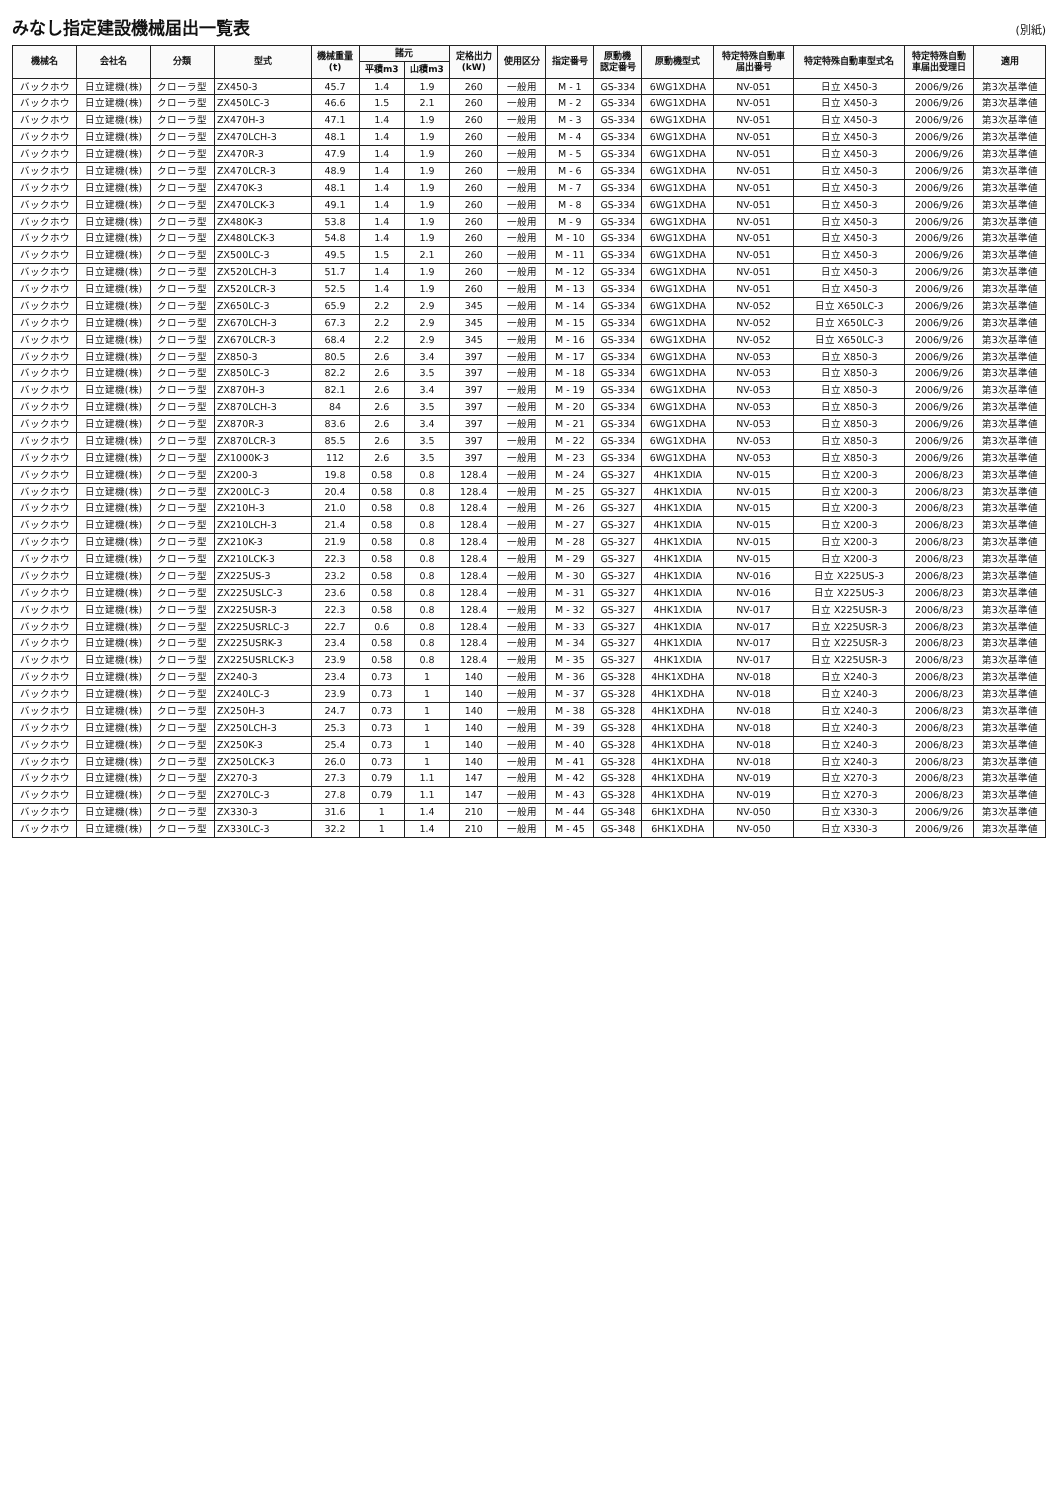みなし指定建設機械届出一覧表
(別紙)
| 機械名 | 会社名 | 分類 | 型式 | 機械重量 (t) | 諸元 | | 定格出力 (kW) | 使用区分 | 指定番号 | 原動機 認定番号 | 原動機型式 | 特定特殊自動車 届出番号 | 特定特殊自動車型式名 | 特定特殊自動 車届出受理日 | 適用 |
| --- | --- | --- | --- | --- | --- | --- | --- | --- | --- | --- | --- | --- | --- | --- | --- |
| | | | | | 平積m3 | 山積m3 | | | | | | | | | |
| バックホウ | 日立建機(株) | クローラ型 | ZX450-3 | 45.7 | 1.4 | 1.9 | 260 | 一般用 | M - 1 | GS-334 | 6WG1XDHA | NV-051 | 日立 X450-3 | 2006/9/26 | 第3次基準値 |
| バックホウ | 日立建機(株) | クローラ型 | ZX450LC-3 | 46.6 | 1.5 | 2.1 | 260 | 一般用 | M - 2 | GS-334 | 6WG1XDHA | NV-051 | 日立 X450-3 | 2006/9/26 | 第3次基準値 |
| バックホウ | 日立建機(株) | クローラ型 | ZX470H-3 | 47.1 | 1.4 | 1.9 | 260 | 一般用 | M - 3 | GS-334 | 6WG1XDHA | NV-051 | 日立 X450-3 | 2006/9/26 | 第3次基準値 |
| バックホウ | 日立建機(株) | クローラ型 | ZX470LCH-3 | 48.1 | 1.4 | 1.9 | 260 | 一般用 | M - 4 | GS-334 | 6WG1XDHA | NV-051 | 日立 X450-3 | 2006/9/26 | 第3次基準値 |
| バックホウ | 日立建機(株) | クローラ型 | ZX470R-3 | 47.9 | 1.4 | 1.9 | 260 | 一般用 | M - 5 | GS-334 | 6WG1XDHA | NV-051 | 日立 X450-3 | 2006/9/26 | 第3次基準値 |
| バックホウ | 日立建機(株) | クローラ型 | ZX470LCR-3 | 48.9 | 1.4 | 1.9 | 260 | 一般用 | M - 6 | GS-334 | 6WG1XDHA | NV-051 | 日立 X450-3 | 2006/9/26 | 第3次基準値 |
| バックホウ | 日立建機(株) | クローラ型 | ZX470K-3 | 48.1 | 1.4 | 1.9 | 260 | 一般用 | M - 7 | GS-334 | 6WG1XDHA | NV-051 | 日立 X450-3 | 2006/9/26 | 第3次基準値 |
| バックホウ | 日立建機(株) | クローラ型 | ZX470LCK-3 | 49.1 | 1.4 | 1.9 | 260 | 一般用 | M - 8 | GS-334 | 6WG1XDHA | NV-051 | 日立 X450-3 | 2006/9/26 | 第3次基準値 |
| バックホウ | 日立建機(株) | クローラ型 | ZX480K-3 | 53.8 | 1.4 | 1.9 | 260 | 一般用 | M - 9 | GS-334 | 6WG1XDHA | NV-051 | 日立 X450-3 | 2006/9/26 | 第3次基準値 |
| バックホウ | 日立建機(株) | クローラ型 | ZX480LCK-3 | 54.8 | 1.4 | 1.9 | 260 | 一般用 | M - 10 | GS-334 | 6WG1XDHA | NV-051 | 日立 X450-3 | 2006/9/26 | 第3次基準値 |
| バックホウ | 日立建機(株) | クローラ型 | ZX500LC-3 | 49.5 | 1.5 | 2.1 | 260 | 一般用 | M - 11 | GS-334 | 6WG1XDHA | NV-051 | 日立 X450-3 | 2006/9/26 | 第3次基準値 |
| バックホウ | 日立建機(株) | クローラ型 | ZX520LCH-3 | 51.7 | 1.4 | 1.9 | 260 | 一般用 | M - 12 | GS-334 | 6WG1XDHA | NV-051 | 日立 X450-3 | 2006/9/26 | 第3次基準値 |
| バックホウ | 日立建機(株) | クローラ型 | ZX520LCR-3 | 52.5 | 1.4 | 1.9 | 260 | 一般用 | M - 13 | GS-334 | 6WG1XDHA | NV-051 | 日立 X450-3 | 2006/9/26 | 第3次基準値 |
| バックホウ | 日立建機(株) | クローラ型 | ZX650LC-3 | 65.9 | 2.2 | 2.9 | 345 | 一般用 | M - 14 | GS-334 | 6WG1XDHA | NV-052 | 日立 X650LC-3 | 2006/9/26 | 第3次基準値 |
| バックホウ | 日立建機(株) | クローラ型 | ZX670LCH-3 | 67.3 | 2.2 | 2.9 | 345 | 一般用 | M - 15 | GS-334 | 6WG1XDHA | NV-052 | 日立 X650LC-3 | 2006/9/26 | 第3次基準値 |
| バックホウ | 日立建機(株) | クローラ型 | ZX670LCR-3 | 68.4 | 2.2 | 2.9 | 345 | 一般用 | M - 16 | GS-334 | 6WG1XDHA | NV-052 | 日立 X650LC-3 | 2006/9/26 | 第3次基準値 |
| バックホウ | 日立建機(株) | クローラ型 | ZX850-3 | 80.5 | 2.6 | 3.4 | 397 | 一般用 | M - 17 | GS-334 | 6WG1XDHA | NV-053 | 日立 X850-3 | 2006/9/26 | 第3次基準値 |
| バックホウ | 日立建機(株) | クローラ型 | ZX850LC-3 | 82.2 | 2.6 | 3.5 | 397 | 一般用 | M - 18 | GS-334 | 6WG1XDHA | NV-053 | 日立 X850-3 | 2006/9/26 | 第3次基準値 |
| バックホウ | 日立建機(株) | クローラ型 | ZX870H-3 | 82.1 | 2.6 | 3.4 | 397 | 一般用 | M - 19 | GS-334 | 6WG1XDHA | NV-053 | 日立 X850-3 | 2006/9/26 | 第3次基準値 |
| バックホウ | 日立建機(株) | クローラ型 | ZX870LCH-3 | 84 | 2.6 | 3.5 | 397 | 一般用 | M - 20 | GS-334 | 6WG1XDHA | NV-053 | 日立 X850-3 | 2006/9/26 | 第3次基準値 |
| バックホウ | 日立建機(株) | クローラ型 | ZX870R-3 | 83.6 | 2.6 | 3.4 | 397 | 一般用 | M - 21 | GS-334 | 6WG1XDHA | NV-053 | 日立 X850-3 | 2006/9/26 | 第3次基準値 |
| バックホウ | 日立建機(株) | クローラ型 | ZX870LCR-3 | 85.5 | 2.6 | 3.5 | 397 | 一般用 | M - 22 | GS-334 | 6WG1XDHA | NV-053 | 日立 X850-3 | 2006/9/26 | 第3次基準値 |
| バックホウ | 日立建機(株) | クローラ型 | ZX1000K-3 | 112 | 2.6 | 3.5 | 397 | 一般用 | M - 23 | GS-334 | 6WG1XDHA | NV-053 | 日立 X850-3 | 2006/9/26 | 第3次基準値 |
| バックホウ | 日立建機(株) | クローラ型 | ZX200-3 | 19.8 | 0.58 | 0.8 | 128.4 | 一般用 | M - 24 | GS-327 | 4HK1XDIA | NV-015 | 日立 X200-3 | 2006/8/23 | 第3次基準値 |
| バックホウ | 日立建機(株) | クローラ型 | ZX200LC-3 | 20.4 | 0.58 | 0.8 | 128.4 | 一般用 | M - 25 | GS-327 | 4HK1XDIA | NV-015 | 日立 X200-3 | 2006/8/23 | 第3次基準値 |
| バックホウ | 日立建機(株) | クローラ型 | ZX210H-3 | 21.0 | 0.58 | 0.8 | 128.4 | 一般用 | M - 26 | GS-327 | 4HK1XDIA | NV-015 | 日立 X200-3 | 2006/8/23 | 第3次基準値 |
| バックホウ | 日立建機(株) | クローラ型 | ZX210LCH-3 | 21.4 | 0.58 | 0.8 | 128.4 | 一般用 | M - 27 | GS-327 | 4HK1XDIA | NV-015 | 日立 X200-3 | 2006/8/23 | 第3次基準値 |
| バックホウ | 日立建機(株) | クローラ型 | ZX210K-3 | 21.9 | 0.58 | 0.8 | 128.4 | 一般用 | M - 28 | GS-327 | 4HK1XDIA | NV-015 | 日立 X200-3 | 2006/8/23 | 第3次基準値 |
| バックホウ | 日立建機(株) | クローラ型 | ZX210LCK-3 | 22.3 | 0.58 | 0.8 | 128.4 | 一般用 | M - 29 | GS-327 | 4HK1XDIA | NV-015 | 日立 X200-3 | 2006/8/23 | 第3次基準値 |
| バックホウ | 日立建機(株) | クローラ型 | ZX225US-3 | 23.2 | 0.58 | 0.8 | 128.4 | 一般用 | M - 30 | GS-327 | 4HK1XDIA | NV-016 | 日立 X225US-3 | 2006/8/23 | 第3次基準値 |
| バックホウ | 日立建機(株) | クローラ型 | ZX225USLC-3 | 23.6 | 0.58 | 0.8 | 128.4 | 一般用 | M - 31 | GS-327 | 4HK1XDIA | NV-016 | 日立 X225US-3 | 2006/8/23 | 第3次基準値 |
| バックホウ | 日立建機(株) | クローラ型 | ZX225USR-3 | 22.3 | 0.58 | 0.8 | 128.4 | 一般用 | M - 32 | GS-327 | 4HK1XDIA | NV-017 | 日立 X225USR-3 | 2006/8/23 | 第3次基準値 |
| バックホウ | 日立建機(株) | クローラ型 | ZX225USRLC-3 | 22.7 | 0.6 | 0.8 | 128.4 | 一般用 | M - 33 | GS-327 | 4HK1XDIA | NV-017 | 日立 X225USR-3 | 2006/8/23 | 第3次基準値 |
| バックホウ | 日立建機(株) | クローラ型 | ZX225USRK-3 | 23.4 | 0.58 | 0.8 | 128.4 | 一般用 | M - 34 | GS-327 | 4HK1XDIA | NV-017 | 日立 X225USR-3 | 2006/8/23 | 第3次基準値 |
| バックホウ | 日立建機(株) | クローラ型 | ZX225USRLCK-3 | 23.9 | 0.58 | 0.8 | 128.4 | 一般用 | M - 35 | GS-327 | 4HK1XDIA | NV-017 | 日立 X225USR-3 | 2006/8/23 | 第3次基準値 |
| バックホウ | 日立建機(株) | クローラ型 | ZX240-3 | 23.4 | 0.73 | 1 | 140 | 一般用 | M - 36 | GS-328 | 4HK1XDHA | NV-018 | 日立 X240-3 | 2006/8/23 | 第3次基準値 |
| バックホウ | 日立建機(株) | クローラ型 | ZX240LC-3 | 23.9 | 0.73 | 1 | 140 | 一般用 | M - 37 | GS-328 | 4HK1XDHA | NV-018 | 日立 X240-3 | 2006/8/23 | 第3次基準値 |
| バックホウ | 日立建機(株) | クローラ型 | ZX250H-3 | 24.7 | 0.73 | 1 | 140 | 一般用 | M - 38 | GS-328 | 4HK1XDHA | NV-018 | 日立 X240-3 | 2006/8/23 | 第3次基準値 |
| バックホウ | 日立建機(株) | クローラ型 | ZX250LCH-3 | 25.3 | 0.73 | 1 | 140 | 一般用 | M - 39 | GS-328 | 4HK1XDHA | NV-018 | 日立 X240-3 | 2006/8/23 | 第3次基準値 |
| バックホウ | 日立建機(株) | クローラ型 | ZX250K-3 | 25.4 | 0.73 | 1 | 140 | 一般用 | M - 40 | GS-328 | 4HK1XDHA | NV-018 | 日立 X240-3 | 2006/8/23 | 第3次基準値 |
| バックホウ | 日立建機(株) | クローラ型 | ZX250LCK-3 | 26.0 | 0.73 | 1 | 140 | 一般用 | M - 41 | GS-328 | 4HK1XDHA | NV-018 | 日立 X240-3 | 2006/8/23 | 第3次基準値 |
| バックホウ | 日立建機(株) | クローラ型 | ZX270-3 | 27.3 | 0.79 | 1.1 | 147 | 一般用 | M - 42 | GS-328 | 4HK1XDHA | NV-019 | 日立 X270-3 | 2006/8/23 | 第3次基準値 |
| バックホウ | 日立建機(株) | クローラ型 | ZX270LC-3 | 27.8 | 0.79 | 1.1 | 147 | 一般用 | M - 43 | GS-328 | 4HK1XDHA | NV-019 | 日立 X270-3 | 2006/8/23 | 第3次基準値 |
| バックホウ | 日立建機(株) | クローラ型 | ZX330-3 | 31.6 | 1 | 1.4 | 210 | 一般用 | M - 44 | GS-348 | 6HK1XDHA | NV-050 | 日立 X330-3 | 2006/9/26 | 第3次基準値 |
| バックホウ | 日立建機(株) | クローラ型 | ZX330LC-3 | 32.2 | 1 | 1.4 | 210 | 一般用 | M - 45 | GS-348 | 6HK1XDHA | NV-050 | 日立 X330-3 | 2006/9/26 | 第3次基準値 |